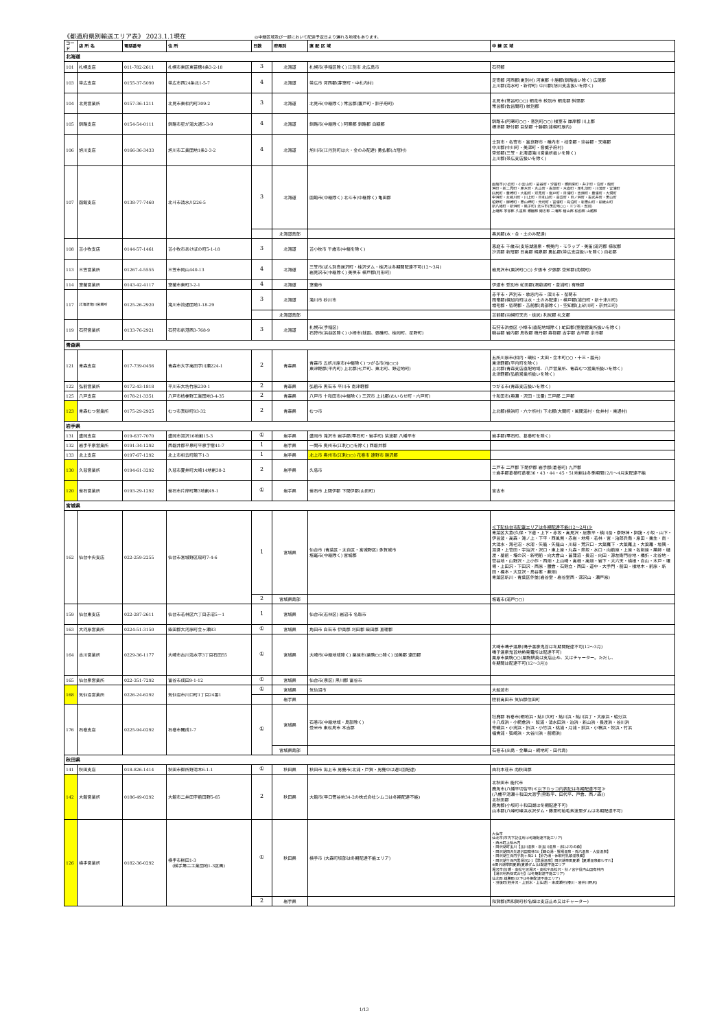《都道府県別輸送エリア表》 2023.1.1現在 ◎中継区域及び一部において配達予定日より遅れる地域もあります。
| コード | 店 所 名 | 電話番号 | 住 所 | 日数 | 府県別 | 直 配 区 域 | 中 継 区 域 |
| --- | --- | --- | --- | --- | --- | --- | --- |
| 北海道 | | | | | | | |
| 101 | 札幌支店 | 011-782-2611 | 札幌市東区東苗穂4条3-2-18 | 3 | 北海道 | 札幌市(手稲区除く) 江別市 北広島市 | 石狩郡 |
| 103 | 帯広支店 | 0155-37-5090 | 帯広市西24条北1-5-7 | 4 | 北海道 | 帯広市 河西郡(芽室町・中札内村) | 足寄郡 河西郡(更別村) 河東郡 十勝郡(釧路扱い除く) 広尾郡 上川郡(清水町・新得町) 中川郡(旭川支店扱いを除く) |
| 104 | 北見営業所 | 0157-36-1211 | 北見市東相内町309-2 | 3 | 北海道 | 北見市(中継除く) 常呂郡(置戸町・訓子府町) | 北見市(常呂町○○) 網走市 紋別市 網走郡 斜里郡 常呂郡(佐呂間町) 紋別郡 |
| 105 | 釧路支店 | 0154-54-0111 | 釧路市星が浦大通5-3-9 | 4 | 北海道 | 釧路市(中継除く) 阿寒郡 釧路郡 白糠郡 | 釧路市(阿寒町○○・音別町○○) 根室市 厚岸郡 川上郡 標津郡 野付郡 目梨郡 十勝郡(浦幌町厚内) |
| 106 | 旭川支店 | 0166-36-3433 | 旭川市工業団地1条2-3-2 | 4 | 北海道 | 旭川市(江丹別町は火・金のみ配達) 勇払郡(占冠村) | 士別市・名寄市・富良野市・稚内市・枝幸郡・宗谷郡・天塩郡 中川郡(中川町・美深町・音威子府村) 空知郡(三笠・北海道滝川営業所扱いを除く) 上川郡(帯広支店扱いを除く) |
| 107 | 函館支店 | 0138-77-7460 | 北斗市清水川226-5 | 3 | 北海道 | 函館市(中継除く) 北斗市(中継除く) 亀田郡 | 函館市(小安町・小安山町・釜谷町・汐首町・瀬田来町・弁才町・泊町・館町 浜町・新二見町・原木町・丸山町・古部町・木直町・尾札部町・川汲町・安浦町 臼尻町・豊崎町・大船町・双見町・岩戸町・日浦町・吉畑町・豊浦町・大澗町 中浜町・女那川町・川上町・日和山町・高岱町・日ノ浜町・古武井町・恵山町 柏野町・御崎町・恵山岬町・元村町・富浦町・島泊町・新恵山町・絵紙山町 新八幡町・新浜町・銚子町) 北斗市(茂辺地○○・三ツ石・当別) 上磯郡 茅部郡 久遠郡 瀬棚郡 爾志郡 二海郡 檜山郡 松前郡 山越郡 |
| | | | | | 北海道島部 | | 奥尻郡(水・金・土のみ配達) |
| 108 | 苫小牧支店 | 0144-57-1461 | 苫小牧市あけぼの町5-1-18 | 3 | 北海道 | 苫小牧市 千歳市(中継を除く) | 恵庭市 千歳市(支笏湖温泉・幌美内・モラップ・美笛)浦河郡 様似郡 沙流郡 新冠郡 日高郡 幌泉郡 勇払郡(帯広支店扱いを除く) 白老郡 |
| 113 | 三笠営業所 | 01267-4-5555 | 三笠市岡山440-13 | 4 | 北海道 | 三笠市(ぽん別鳥居沢町・桂沢ダム・桂沢は冬期間配達不可(12～3月) 岩見沢市(中継除く) 美唄市 樺戸郡(月形町) | 岩見沢市(栗沢町○○) 夕張市 夕張郡 空知郡(南幌町) |
| 114 | 室蘭営業所 | 0143-42-4117 | 室蘭市東町3-2-1 | 4 | 北海道 | 室蘭市 | 伊達市 登別市 虻田郡(洞爺湖町・豊浦町) 有珠郡 |
| 117 | 北海道滝川営業所 | 0125-26-2920 | 滝川市流通団地1-18-29 | 3 | 北海道 | 滝川市 砂川市 | 赤平市・芦別市・歌志内市・深川市・留萌市 雨竜郡(幌加内町は水・土のみ配達)・樺戸郡(浦臼町・新十津川町) 増毛郡・留萌郡・苫前郡(島部除く)・空知郡(上砂川町・奈井江町) |
| | | | | | 北海道島部 | | 苫前郡(羽幌町天売・焼尻) 利尻郡 礼文郡 |
| 119 | 石狩営業所 | 0133-76-2921 | 石狩市新港西3-768-9 | 3 | 北海道 | 札幌市(手稲区) 石狩市(浜益区除く) 小樽市(銭函、張碓町、桂岡町、星野町) | 石狩市浜益区 小樽市(直配地域除く) 虻田郡(室蘭営業所扱いを除く) 磯谷郡 岩内郡 島牧郡 積丹郡 寿都郡 古宇郡 古平郡 余市郡 |
| 青森県 | | | | | | | |
| 121 | 青森支店 | 017-739-0456 | 青森市大字高田字川瀬224-1 | 2 | 青森県 | 青森市 五所川原市(中継除く) つがる市(柏○○) 東津軽郡(平内町) 上北郡(七戸町、東北町、野辺地町) | 五所川原市(相内・磯松・太田・金木町○○・十三・脇元) 東津軽郡(平内町を除く) 上北郡(青森支店直配地域、八戸営業所、青森むつ営業所扱いを除く) 北津軽郡(弘前営業所扱いを除く) |
| 122 | 弘前営業所 | 0172-43-1818 | 平川市大坊竹原230-1 | 2 | 青森県 | 弘前市 黒石市 平川市 南津軽郡 | つがる市(青森支店扱いを除く) |
| 125 | 八戸支店 | 0178-21-3351 | 八戸市桔梗野工業団地3-4-35 | 2 | 青森県 | 八戸市 十和田市(中継除く) 三沢市 上北郡(おいらせ町・六戸町) | 十和田市(奥瀬・沢田・法量) 三戸郡 二戸郡 |
| 123 | 青森むつ営業所 | 0175-29-2925 | むつ市真砂町93-32 | 2 | 青森県 | むつ市 | 上北郡(横浜町・六ケ所村) 下北郡(大間町・風間浦村・佐井村・東通村) |
| 岩手県 | | | | | | | |
| 131 | 盛岡支店 | 019-637-7070 | 盛岡市湯沢16地割15-3 | ① | 岩手県 | 盛岡市 滝沢市 岩手郡(雫石町・岩手町) 紫波郡 八幡平市 | 岩手郡(雫石町、葛巻町を除く) |
| 132 | 岩手平泉営業所 | 0191-34-1292 | 西磐井郡平泉町平泉字宿41-7 | 1 | 岩手県 | 一関市 奥州市(江刺○○を除く) 西磐井郡 | |
| 133 | 北上支店 | 0197-67-1292 | 北上市相去町館下1-3 | 1 | 岩手県 | 北上市 奥州市(江刺○○) 花巻市 遠野市 胆沢郡 | |
| 130 | 久慈営業所 | 0194-61-3292 | 久慈市夏井町大崎14地割38-2 | 2 | 岩手県 | 久慈市 | 二戸市 二戸郡 下閉伊郡 岩手郡(葛巻町) 九戸郡 ※岩手郡葛巻町葛巻36・43・44・45・51地割は冬季期間12/1～4月末配達不能 |
| 120 | 釜石営業所 | 0193-29-1292 | 釜石市片岸町第3地割49-1 | ① | 岩手県 | 釜石市 上閉伊郡 下閉伊郡(山田町) | 宮古市 |
| 宮城県 | | | | | | | |
| 162 | 仙台中央支店 | 022-259-2255 | 仙台市宮城野区扇町7-4-6 | 1 | 宮城県 | 仙台市 (青葉区・太白区・宮城野区) 多賀城市 塩竈市(中継除く) 宮城郡 | ≪下記仙台市記載エリアは冬期配達不能(12～2月)≫ 青葉区大倉(久保・下道・上下・赤坂・高見沢・屋敷平・横川岳・斎野神・獅龍・小坂・山下・伊呂波・高森・滝ノ上・下平・西風側・赤岩・地境・若林・宮・治郎兵衛・原田・栗生・南・大清水・海老沼・水溜・矢籠・矢籠山・川緑・荒沢口・大葉羅下・大葉羅上・大葉羅・垣隅・湯湧・上菅田・宇治沢・沢口・東上原・丸森・熊坂・水口・向前原・上原・名剣原・薬師・樋渡・墓前・堰の沢・新明前・向大倉山・菖蒲沼・長沼・向田・源左衛門谷地・橋折・北谷地・菅谷地・山野沢・上小作・西畑・上山崎・高柵・高畑・岩下・大六天・横根・白山・木戸・堰場・上田沢・下田沢・西原・腰倉・石野立・西田・道中・大手門・前田・根地木・前原・新田・橋本・大豆沢・鳥谷峯・薮畑) 青葉区新川・青葉区作並(岩谷堂・岩谷堂西・深沢山・瀬戸原) |
| | | | | 2 | 宮城県島部 | | 塩竈市(浦戸○○) |
| 159 | 仙台東支店 | 022-287-2611 | 仙台市若林区六丁目赤沼5－1 | 1 | 宮城県 | 仙台市(若林区) 岩沼市 名取市 | |
| 163 | 大河原営業所 | 0224-51-3150 | 柴田郡大河原町金ヶ瀬83 | ① | 宮城県 | 角田市 白石市 伊具郡 刈田郡 柴田郡 亘理郡 | |
| 164 | 古川営業所 | 0229-36-1177 | 大崎市古川清水字3丁目石田55 | ① | 宮城県 | 大崎市(中継地域除く) 栗原市(栗駒○○除く) 加美郡 遠田郡 | 大崎市鳴子温泉(鳴子温泉鬼首は冬期間配達不可(12～3月) 鳴子温泉鬼首地熱発電所は配達不可) 栗原市栗駒○○(栗駒耕英は支店止め、又はチャーター。ただし、 冬期間は配達不可(12～3月)) |
| 165 | 仙台泉営業所 | 022-351-7292 | 富谷市成田9-1-12 | ① | 宮城県 | 仙台市(泉区) 黒川郡 富谷市 | |
| 168 | 気仙沼営業所 | 0226-24-6292 | 気仙沼市川口町1丁目24番1 | ① | 宮城県 | 気仙沼市 | 大船渡市 |
| | | | | | 岩手県 | | 陸前高田市 気仙郡住田町 |
| 176 | 石巻支店 | 0225-94-0292 | 石巻市開成1-7 | ① | 宮城県 | 石巻市(中継地域・島部除く) 登米市 東松島市 本吉郡 | 牡鹿郡 石巻市(網地浜・鮎川大町・鮎川浜・鮎川浜丁・大原浜・給分浜 十八成浜・小網倉浜・ 鮫浦・清水田浜・泊浜・新山浜・長渡浜・谷川浜 寄磯浜・小渕浜・折浜・小竹浜・桃浦・月浦・荻浜・小積浜・牧浜・竹浜 福貴浦・狐崎浜・大谷川浜・前網浜) |
| | | | | | 宮城県島部 | | 石巻市(出島・金華山・網地町・田代島) |
| 秋田県 | | | | | | | |
| 141 | 秋田支店 | 018-826-1414 | 秋田市御所野湯本6-1-1 | ① | 秋田県 | 秋田市 潟上市 男鹿市(北浦・戸賀・男鹿中は週1回配達) | 由利本荘市 南秋田郡 |
| 142 | 大館営業所 | 0186-49-0292 | 大館市二井田字前田野5-65 | 2 | 秋田県 | 大館市(早口管谷地34-2の株式会社シムコは冬期配達不能) | 北秋田市 能代市 鹿角市(八幡平切留平)≪ 以下カッコ内表記は冬期配達不可 ≫ (八幡平湯瀬十和田大湯字(熊取平、田代平、戸倉、西ノ森)) 北秋田郡 鹿角郡(小坂町十和田湖は冬期配達不可) 山本郡(八峰町峰浜水沢ダム・藤里町粕毛素波里ダムは冬期配達不可) |
| 126 | 横手営業所 | 0182-36-0292 | 横手市柳田1-3 (横手第二工業団地1-3区画) | ① | 秋田県 | 横手市 (大森町坂部は冬期配達不能エリア) | 大仙市 仙北市(市内下記住所は冬期配達不能エリア) ・西木町上桧木内 ・田沢湖町玉川【玉川温泉・新玉川温泉・(株)ぶなの森】 ・田沢湖田沢先達沢国有林50【鶴の湯・蟹場温泉・孫六温泉・大釜温泉】 ・田沢湖生保内字駒ヶ岳2-1【妙乃湯・休暇村乳頭温泉郷】 ・田沢湖生保内黒湯沢2-1【黒湯温泉】田沢湖卒田夏瀬【夏瀬温泉都わすれ】 ※田沢湖卒田夏瀬(夏瀬ダム)は配達不能エリア 湯沢市(皆瀬・高松字泥湯沢・高松字高松沢・秋ノ宮字役内山国有林内 【湯沢地熱株式会社】は冬期配達不能エリア) 仙北郡 雄勝郡(以下は冬期配達不能エリア) ・羽後町(軽井沢・上到米・上仙道)・東成瀬村(椿川・岩井川野尻) |
| | | | | 2 | 岩手県 | | 和賀郡(西和賀町杉名畑は支店止め又はチャーター) |
1/13